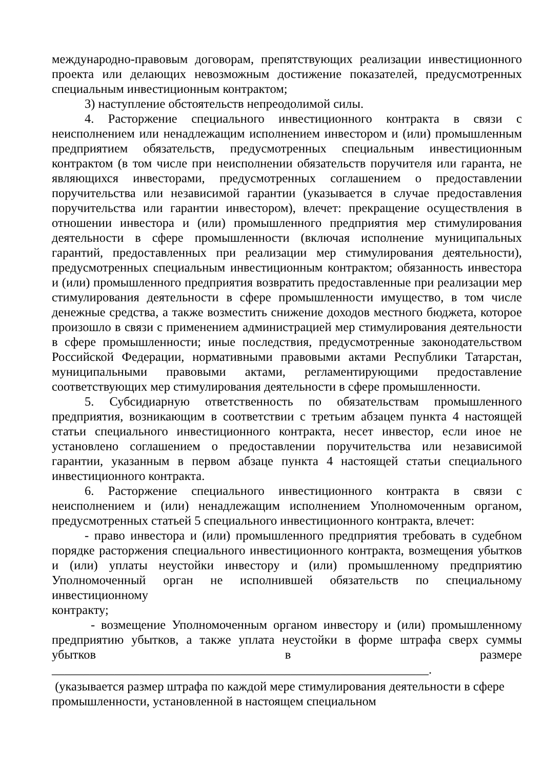международно-правовым договорам, препятствующих реализации инвестиционного проекта или делающих невозможным достижение показателей, предусмотренных специальным инвестиционным контрактом;
3) наступление обстоятельств непреодолимой силы.
4. Расторжение специального инвестиционного контракта в связи с неисполнением или ненадлежащим исполнением инвестором и (или) промышленным предприятием обязательств, предусмотренных специальным инвестиционным контрактом (в том числе при неисполнении обязательств поручителя или гаранта, не являющихся инвесторами, предусмотренных соглашением о предоставлении поручительства или независимой гарантии (указывается в случае предоставления поручительства или гарантии инвестором), влечет: прекращение осуществления в отношении инвестора и (или) промышленного предприятия мер стимулирования деятельности в сфере промышленности (включая исполнение муниципальных гарантий, предоставленных при реализации мер стимулирования деятельности), предусмотренных специальным инвестиционным контрактом; обязанность инвестора и (или) промышленного предприятия возвратить предоставленные при реализации мер стимулирования деятельности в сфере промышленности имущество, в том числе денежные средства, а также возместить снижение доходов местного бюджета, которое произошло в связи с применением администрацией мер стимулирования деятельности в сфере промышленности; иные последствия, предусмотренные законодательством Российской Федерации, нормативными правовыми актами Республики Татарстан, муниципальными правовыми актами, регламентирующими предоставление соответствующих мер стимулирования деятельности в сфере промышленности.
5. Субсидиарную ответственность по обязательствам промышленного предприятия, возникающим в соответствии с третьим абзацем пункта 4 настоящей статьи специального инвестиционного контракта, несет инвестор, если иное не установлено соглашением о предоставлении поручительства или независимой гарантии, указанным в первом абзаце пункта 4 настоящей статьи специального инвестиционного контракта.
6. Расторжение специального инвестиционного контракта в связи с неисполнением и (или) ненадлежащим исполнением Уполномоченным органом, предусмотренных статьей 5 специального инвестиционного контракта, влечет:
- право инвестора и (или) промышленного предприятия требовать в судебном порядке расторжения специального инвестиционного контракта, возмещения убытков и (или) уплаты неустойки инвестору и (или) промышленному предприятию Уполномоченный орган не исполнившей обязательств по специальному инвестиционному
контракту;
- возмещение Уполномоченным органом инвестору и (или) промышленному предприятию убытков, а также уплата неустойки в форме штрафа сверх суммы убытков в размере ____________________________________________________________.
(указывается размер штрафа по каждой мере стимулирования деятельности в сфере промышленности, установленной в настоящем специальном